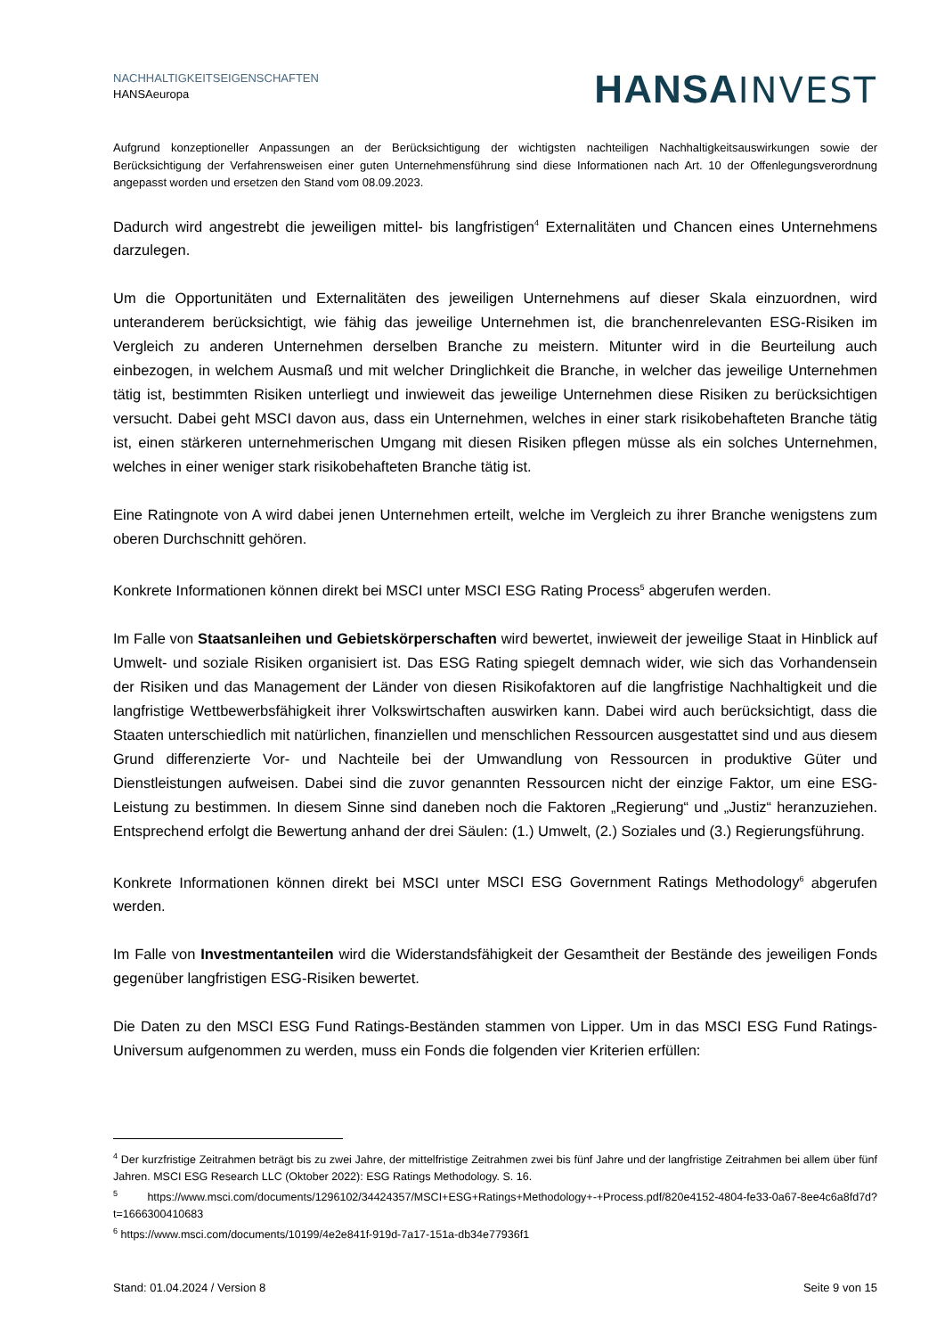NACHHALTIGKEITSEIGENSCHAFTEN
HANSAeuropa
HANSA INVEST
Aufgrund konzeptioneller Anpassungen an der Berücksichtigung der wichtigsten nachteiligen Nachhaltigkeitsauswirkungen sowie der Berücksichtigung der Verfahrensweisen einer guten Unternehmensführung sind diese Informationen nach Art. 10 der Offenlegungsverordnung angepasst worden und ersetzen den Stand vom 08.09.2023.
Dadurch wird angestrebt die jeweiligen mittel- bis langfristigen<sup>4</sup> Externalitäten und Chancen eines Unternehmens darzulegen.
Um die Opportunitäten und Externalitäten des jeweiligen Unternehmens auf dieser Skala einzuordnen, wird unteranderem berücksichtigt, wie fähig das jeweilige Unternehmen ist, die branchenrelevanten ESG-Risiken im Vergleich zu anderen Unternehmen derselben Branche zu meistern. Mitunter wird in die Beurteilung auch einbezogen, in welchem Ausmaß und mit welcher Dringlichkeit die Branche, in welcher das jeweilige Unternehmen tätig ist, bestimmten Risiken unterliegt und inwieweit das jeweilige Unternehmen diese Risiken zu berücksichtigen versucht. Dabei geht MSCI davon aus, dass ein Unternehmen, welches in einer stark risikobehafteten Branche tätig ist, einen stärkeren unternehmerischen Umgang mit diesen Risiken pflegen müsse als ein solches Unternehmen, welches in einer weniger stark risikobehafteten Branche tätig ist.
Eine Ratingnote von A wird dabei jenen Unternehmen erteilt, welche im Vergleich zu ihrer Branche wenigstens zum oberen Durchschnitt gehören.
Konkrete Informationen können direkt bei MSCI unter MSCI ESG Rating Process<sup>5</sup> abgerufen werden.
Im Falle von Staatsanleihen und Gebietskörperschaften wird bewertet, inwieweit der jeweilige Staat in Hinblick auf Umwelt- und soziale Risiken organisiert ist. Das ESG Rating spiegelt demnach wider, wie sich das Vorhandensein der Risiken und das Management der Länder von diesen Risikofaktoren auf die langfristige Nachhaltigkeit und die langfristige Wettbewerbsfähigkeit ihrer Volkswirtschaften auswirken kann. Dabei wird auch berücksichtigt, dass die Staaten unterschiedlich mit natürlichen, finanziellen und menschlichen Ressourcen ausgestattet sind und aus diesem Grund differenzierte Vor- und Nachteile bei der Umwandlung von Ressourcen in produktive Güter und Dienstleistungen aufweisen. Dabei sind die zuvor genannten Ressourcen nicht der einzige Faktor, um eine ESG-Leistung zu bestimmen. In diesem Sinne sind daneben noch die Faktoren „Regierung“ und „Justiz“ heranzuziehen. Entsprechend erfolgt die Bewertung anhand der drei Säulen: (1.) Umwelt, (2.) Soziales und (3.) Regierungsführung.
Konkrete Informationen können direkt bei MSCI unter MSCI ESG Government Ratings Methodology<sup>6</sup> abgerufen werden.
Im Falle von Investmentanteilen wird die Widerstandsfähigkeit der Gesamtheit der Bestände des jeweiligen Fonds gegenüber langfristigen ESG-Risiken bewertet.
Die Daten zu den MSCI ESG Fund Ratings-Beständen stammen von Lipper. Um in das MSCI ESG Fund Ratings-Universum aufgenommen zu werden, muss ein Fonds die folgenden vier Kriterien erfüllen:
<sup>4</sup> Der kurzfristige Zeitrahmen beträgt bis zu zwei Jahre, der mittelfristige Zeitrahmen zwei bis fünf Jahre und der langfristige Zeitrahmen bei allem über fünf Jahren. MSCI ESG Research LLC (Oktober 2022): ESG Ratings Methodology. S. 16.
<sup>5</sup> https://www.msci.com/documents/1296102/34424357/MSCI+ESG+Ratings+Methodology+-+Process.pdf/820e4152-4804-fe33-0a67-8ee4c6a8fd7d?t=1666300410683
<sup>6</sup> https://www.msci.com/documents/10199/4e2e841f-919d-7a17-151a-db34e77936f1
Stand: 01.04.2024 / Version 8 Seite 9 von 15